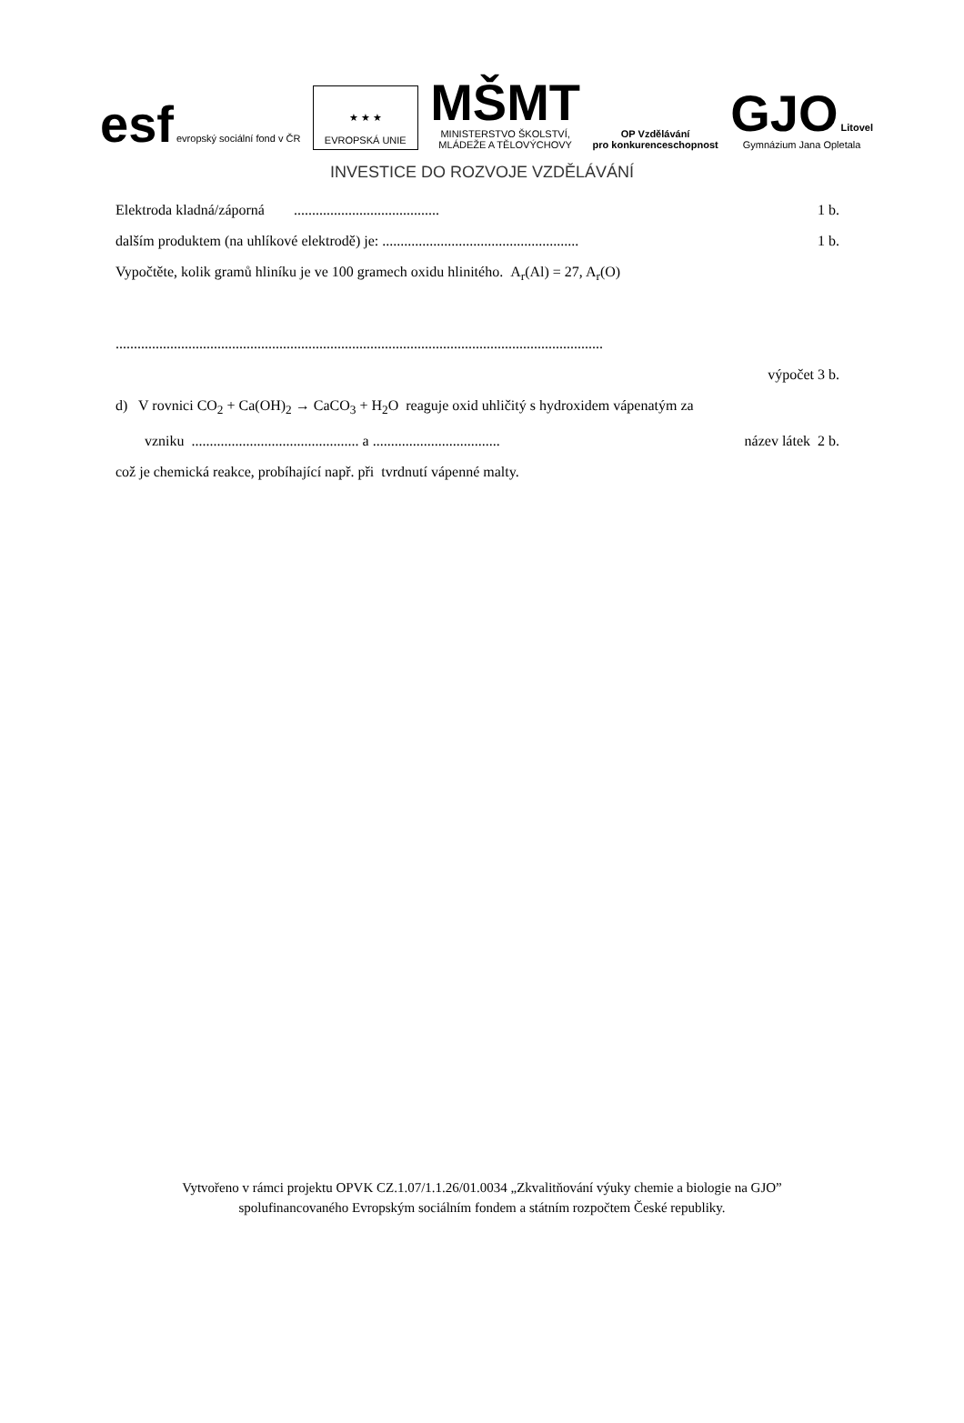esf evropský sociální fond v ČR
★ ★ ★
EVROPSKÁ UNIE
MŠMT
MINISTERSTVO ŠKOLSTVÍ,
MLÁDEŽE A TĚLOVÝCHOVY
OP Vzdělávání
pro konkurenceschopnost
GJO Litovel
Gymnázium Jana Opletala
INVESTICE DO ROZVOJE VZDĚLÁVÁNÍ
Elektroda kladná/záporná ........................................ 1 b.
dalším produktem (na uhlíkové elektrodě) je: ...................................................... 1 b.
Vypočtěte, kolik gramů hliníku je ve 100 gramech oxidu hlinitého. A<sub>r</sub>(Al) = 27, A<sub>r</sub>(O)
......................................................................................................................................
výpočet 3 b.
d) V rovnici CO<sub>2</sub> + Ca(OH)<sub>2</sub> → CaCO<sub>3</sub> + H<sub>2</sub>O reaguje oxid uhličitý s hydroxidem vápenatým za
vzniku .............................................. a ................................... název látek 2 b.
což je chemická reakce, probíhající např. při tvrdnutí vápenné malty.
Vytvořeno v rámci projektu OPVK CZ.1.07/1.1.26/01.0034 „Zkvalitňování výuky chemie a biologie na GJO”
spolufinancovaného Evropským sociálním fondem a státním rozpočtem České republiky.